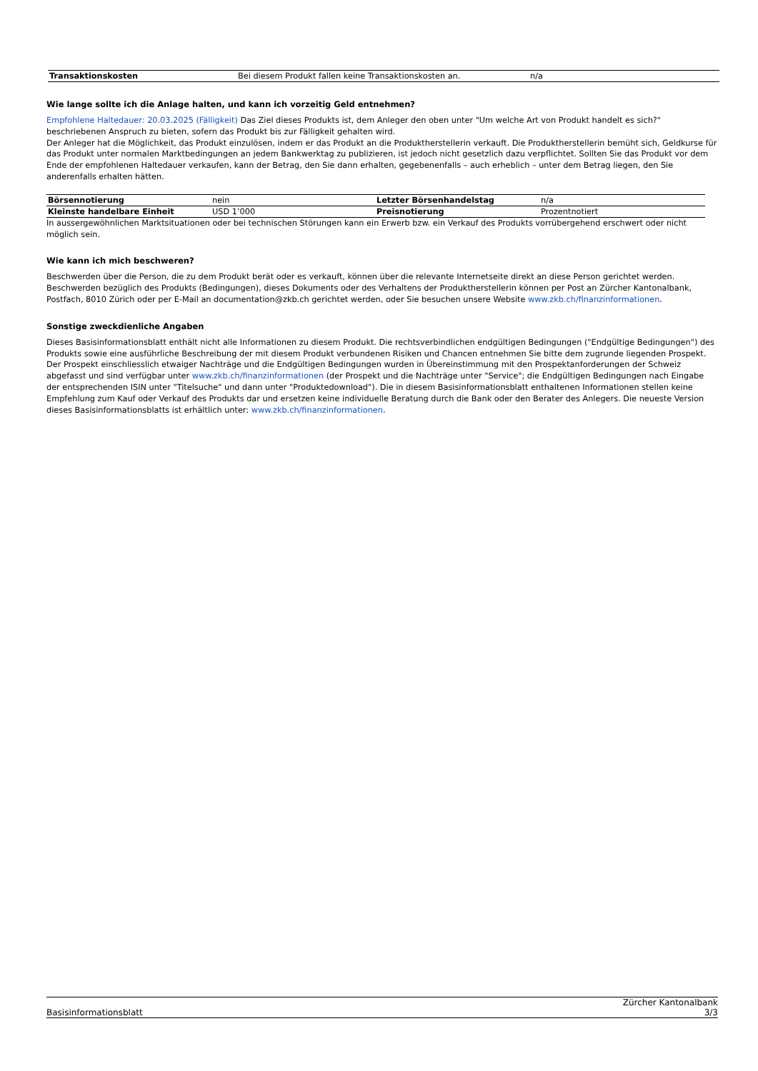| Transaktionskosten | Bei diesem Produkt fallen keine Transaktionskosten an. | n/a |
Wie lange sollte ich die Anlage halten, und kann ich vorzeitig Geld entnehmen?
Empfohlene Haltedauer: 20.03.2025 (Fälligkeit) Das Ziel dieses Produkts ist, dem Anleger den oben unter "Um welche Art von Produkt handelt es sich?" beschriebenen Anspruch zu bieten, sofern das Produkt bis zur Fälligkeit gehalten wird.
Der Anleger hat die Möglichkeit, das Produkt einzulösen, indem er das Produkt an die Produktherstellerin verkauft. Die Produktherstellerin bemüht sich, Geldkurse für das Produkt unter normalen Marktbedingungen an jedem Bankwerktag zu publizieren, ist jedoch nicht gesetzlich dazu verpflichtet. Sollten Sie das Produkt vor dem Ende der empfohlenen Haltedauer verkaufen, kann der Betrag, den Sie dann erhalten, gegebenenfalls – auch erheblich – unter dem Betrag liegen, den Sie anderenfalls erhalten hätten.
| Börsennotierung | nein | Letzter Börsenhandelstag | n/a |
| Kleinste handelbare Einheit | USD 1’000 | Preisnotierung | Prozentnotiert |
In aussergewöhnlichen Marktsituationen oder bei technischen Störungen kann ein Erwerb bzw. ein Verkauf des Produkts vorrübergehend erschwert oder nicht möglich sein.
Wie kann ich mich beschweren?
Beschwerden über die Person, die zu dem Produkt berät oder es verkauft, können über die relevante Internetseite direkt an diese Person gerichtet werden. Beschwerden bezüglich des Produkts (Bedingungen), dieses Dokuments oder des Verhaltens der Produktherstellerin können per Post an Zürcher Kantonalbank, Postfach, 8010 Zürich oder per E-Mail an documentation@zkb.ch gerichtet werden, oder Sie besuchen unsere Website www.zkb.ch/finanzinformationen.
Sonstige zweckdienliche Angaben
Dieses Basisinformationsblatt enthält nicht alle Informationen zu diesem Produkt. Die rechtsverbindlichen endgültigen Bedingungen ("Endgültige Bedingungen") des Produkts sowie eine ausführliche Beschreibung der mit diesem Produkt verbundenen Risiken und Chancen entnehmen Sie bitte dem zugrunde liegenden Prospekt. Der Prospekt einschliesslich etwaiger Nachträge und die Endgültigen Bedingungen wurden in Übereinstimmung mit den Prospektanforderungen der Schweiz abgefasst und sind verfügbar unter www.zkb.ch/finanzinformationen (der Prospekt und die Nachträge unter "Service"; die Endgültigen Bedingungen nach Eingabe der entsprechenden ISIN unter "Titelsuche" und dann unter "Produktedownload"). Die in diesem Basisinformationsblatt enthaltenen Informationen stellen keine Empfehlung zum Kauf oder Verkauf des Produkts dar und ersetzen keine individuelle Beratung durch die Bank oder den Berater des Anlegers. Die neueste Version dieses Basisinformationsblatts ist erhältlich unter: www.zkb.ch/finanzinformationen.
Basisinformationsblatt
Zürcher Kantonalbank
3/3